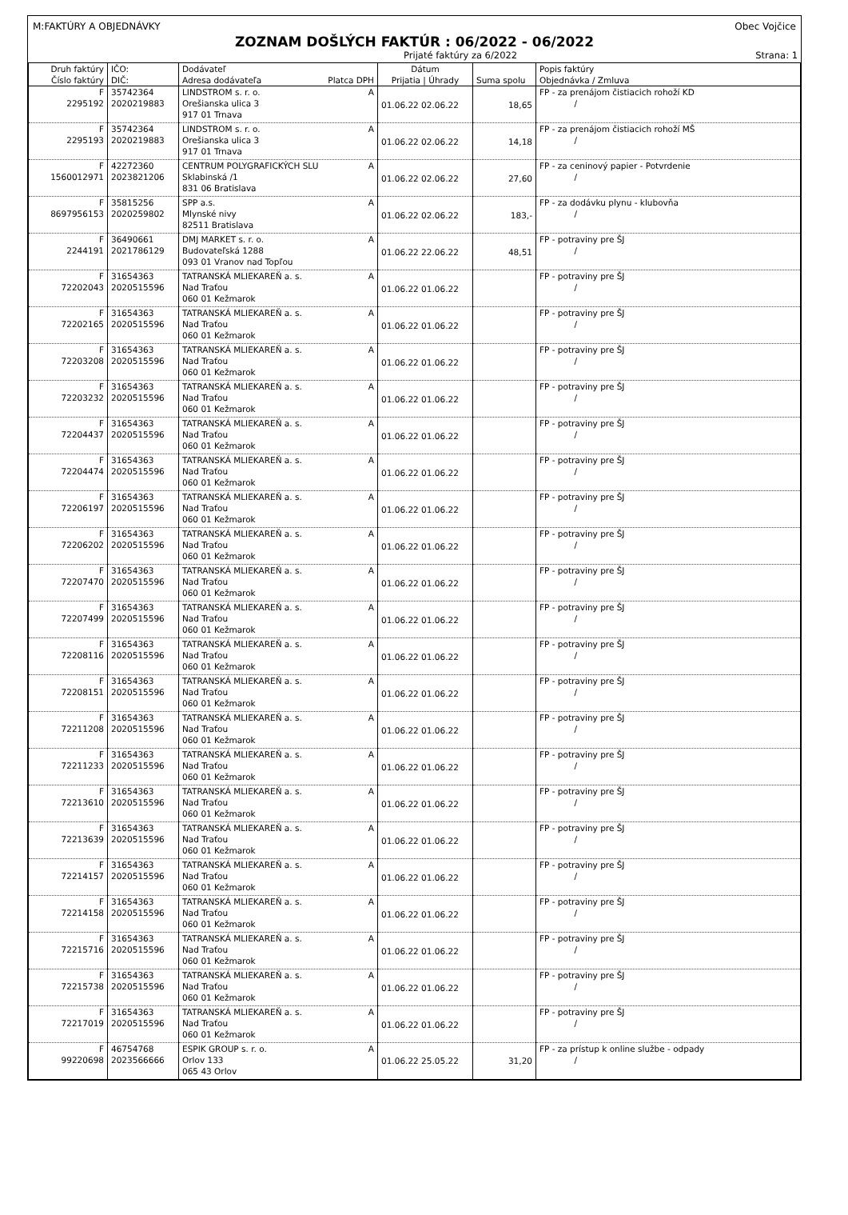M:FAKTÚRY A OBJEDNÁVKY Obec Vojčice
ZOZNAM DOŠLÝCH FAKTÚR : 06/2022 - 06/2022
Prijaté faktúry za 6/2022 Strana: 1
| Druh faktúry Číslo faktúry | IČO: DIČ: | Dodávateľ Adresa dodávateľa Platca DPH | Dátum Prijatia / Úhrady | Suma spolu | Popis faktúry Objednávka / Zmluva |
| --- | --- | --- | --- | --- | --- |
| F 2295192 | 35742364 2020219883 | LINDSTROM s. r. o. A Orešianska ulica 3 917 01 Trnava | 01.06.22 02.06.22 | 18,65 | FP - za prenájom čistiacich rohoží KD / |
| F 2295193 | 35742364 2020219883 | LINDSTROM s. r. o. A Orešianska ulica 3 917 01 Trnava | 01.06.22 02.06.22 | 14,18 | FP - za prenájom čistiacich rohoží MŠ / |
| F 1560012971 | 42272360 2023821206 | CENTRUM POLYGRAFICKÝCH SLU A Sklabinská /1 831 06 Bratislava | 01.06.22 02.06.22 | 27,60 | FP - za ceninový papier - Potvrdenie / |
| F 8697956153 | 35815256 2020259802 | SPP a.s. A Mlynské nivy 82511 Bratislava | 01.06.22 02.06.22 | 183,- | FP - za dodávku plynu - klubovňa / |
| F 2244191 | 36490661 2021786129 | DMJ MARKET s. r. o. A Budovateľská 1288 093 01 Vranov nad Topľou | 01.06.22 22.06.22 | 48,51 | FP - potraviny pre ŠJ / |
| F 72202043 | 31654363 2020515596 | TATRANSKÁ MLIEKAREŇ a. s. A Nad Traťou 060 01 Kežmarok | 01.06.22 01.06.22 | | FP - potraviny pre ŠJ / |
| F 72202165 | 31654363 2020515596 | TATRANSKÁ MLIEKAREŇ a. s. A Nad Traťou 060 01 Kežmarok | 01.06.22 01.06.22 | | FP - potraviny pre ŠJ / |
| F 72203208 | 31654363 2020515596 | TATRANSKÁ MLIEKAREŇ a. s. A Nad Traťou 060 01 Kežmarok | 01.06.22 01.06.22 | | FP - potraviny pre ŠJ / |
| F 72203232 | 31654363 2020515596 | TATRANSKÁ MLIEKAREŇ a. s. A Nad Traťou 060 01 Kežmarok | 01.06.22 01.06.22 | | FP - potraviny pre ŠJ / |
| F 72204437 | 31654363 2020515596 | TATRANSKÁ MLIEKAREŇ a. s. A Nad Traťou 060 01 Kežmarok | 01.06.22 01.06.22 | | FP - potraviny pre ŠJ / |
| F 72204474 | 31654363 2020515596 | TATRANSKÁ MLIEKAREŇ a. s. A Nad Traťou 060 01 Kežmarok | 01.06.22 01.06.22 | | FP - potraviny pre ŠJ / |
| F 72206197 | 31654363 2020515596 | TATRANSKÁ MLIEKAREŇ a. s. A Nad Traťou 060 01 Kežmarok | 01.06.22 01.06.22 | | FP - potraviny pre ŠJ / |
| F 72206202 | 31654363 2020515596 | TATRANSKÁ MLIEKAREŇ a. s. A Nad Traťou 060 01 Kežmarok | 01.06.22 01.06.22 | | FP - potraviny pre ŠJ / |
| F 72207470 | 31654363 2020515596 | TATRANSKÁ MLIEKAREŇ a. s. A Nad Traťou 060 01 Kežmarok | 01.06.22 01.06.22 | | FP - potraviny pre ŠJ / |
| F 72207499 | 31654363 2020515596 | TATRANSKÁ MLIEKAREŇ a. s. A Nad Traťou 060 01 Kežmarok | 01.06.22 01.06.22 | | FP - potraviny pre ŠJ / |
| F 72208116 | 31654363 2020515596 | TATRANSKÁ MLIEKAREŇ a. s. A Nad Traťou 060 01 Kežmarok | 01.06.22 01.06.22 | | FP - potraviny pre ŠJ / |
| F 72208151 | 31654363 2020515596 | TATRANSKÁ MLIEKAREŇ a. s. A Nad Traťou 060 01 Kežmarok | 01.06.22 01.06.22 | | FP - potraviny pre ŠJ / |
| F 72211208 | 31654363 2020515596 | TATRANSKÁ MLIEKAREŇ a. s. A Nad Traťou 060 01 Kežmarok | 01.06.22 01.06.22 | | FP - potraviny pre ŠJ / |
| F 72211233 | 31654363 2020515596 | TATRANSKÁ MLIEKAREŇ a. s. A Nad Traťou 060 01 Kežmarok | 01.06.22 01.06.22 | | FP - potraviny pre ŠJ / |
| F 72213610 | 31654363 2020515596 | TATRANSKÁ MLIEKAREŇ a. s. A Nad Traťou 060 01 Kežmarok | 01.06.22 01.06.22 | | FP - potraviny pre ŠJ / |
| F 72213639 | 31654363 2020515596 | TATRANSKÁ MLIEKAREŇ a. s. A Nad Traťou 060 01 Kežmarok | 01.06.22 01.06.22 | | FP - potraviny pre ŠJ / |
| F 72214157 | 31654363 2020515596 | TATRANSKÁ MLIEKAREŇ a. s. A Nad Traťou 060 01 Kežmarok | 01.06.22 01.06.22 | | FP - potraviny pre ŠJ / |
| F 72214158 | 31654363 2020515596 | TATRANSKÁ MLIEKAREŇ a. s. A Nad Traťou 060 01 Kežmarok | 01.06.22 01.06.22 | | FP - potraviny pre ŠJ / |
| F 72215716 | 31654363 2020515596 | TATRANSKÁ MLIEKAREŇ a. s. A Nad Traťou 060 01 Kežmarok | 01.06.22 01.06.22 | | FP - potraviny pre ŠJ / |
| F 72215738 | 31654363 2020515596 | TATRANSKÁ MLIEKAREŇ a. s. A Nad Traťou 060 01 Kežmarok | 01.06.22 01.06.22 | | FP - potraviny pre ŠJ / |
| F 72217019 | 31654363 2020515596 | TATRANSKÁ MLIEKAREŇ a. s. A Nad Traťou 060 01 Kežmarok | 01.06.22 01.06.22 | | FP - potraviny pre ŠJ / |
| F 99220698 | 46754768 2023566666 | ESPIK GROUP s. r. o. A Orlov 133 065 43 Orlov | 01.06.22 25.05.22 | 31,20 | FP - za prístup k online službe - odpady / |